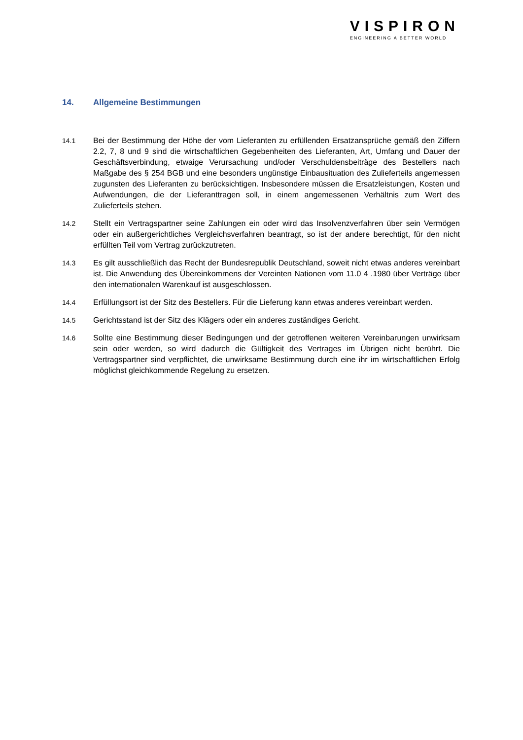VISPIRON
ENGINEERING A BETTER WORLD
14. Allgemeine Bestimmungen
14.1 Bei der Bestimmung der Höhe der vom Lieferanten zu erfüllenden Ersatzansprüche gemäß den Ziffern 2.2, 7, 8 und 9 sind die wirtschaftlichen Gegebenheiten des Lieferanten, Art, Umfang und Dauer der Geschäftsverbindung, etwaige Verursachung und/oder Verschuldensbeiträge des Bestellers nach Maßgabe des § 254 BGB und eine besonders ungünstige Einbausituation des Zulieferteils angemessen zugunsten des Lieferanten zu berücksichtigen. Insbesondere müssen die Ersatzleistungen, Kosten und Aufwendungen, die der Lieferanttragen soll, in einem angemessenen Verhältnis zum Wert des Zulieferteils stehen.
14.2 Stellt ein Vertragspartner seine Zahlungen ein oder wird das Insolvenzverfahren über sein Vermögen oder ein außergerichtliches Vergleichsverfahren beantragt, so ist der andere berechtigt, für den nicht erfüllten Teil vom Vertrag zurückzutreten.
14.3 Es gilt ausschließlich das Recht der Bundesrepublik Deutschland, soweit nicht etwas anderes vereinbart ist. Die Anwendung des Übereinkommens der Vereinten Nationen vom 11.0 4 .1980 über Verträge über den internationalen Warenkauf ist ausgeschlossen.
14.4 Erfüllungsort ist der Sitz des Bestellers. Für die Lieferung kann etwas anderes vereinbart werden.
14.5 Gerichtsstand ist der Sitz des Klägers oder ein anderes zuständiges Gericht.
14.6 Sollte eine Bestimmung dieser Bedingungen und der getroffenen weiteren Vereinbarungen unwirksam sein oder werden, so wird dadurch die Gültigkeit des Vertrages im Übrigen nicht berührt. Die Vertragspartner sind verpflichtet, die unwirksame Bestimmung durch eine ihr im wirtschaftlichen Erfolg möglichst gleichkommende Regelung zu ersetzen.